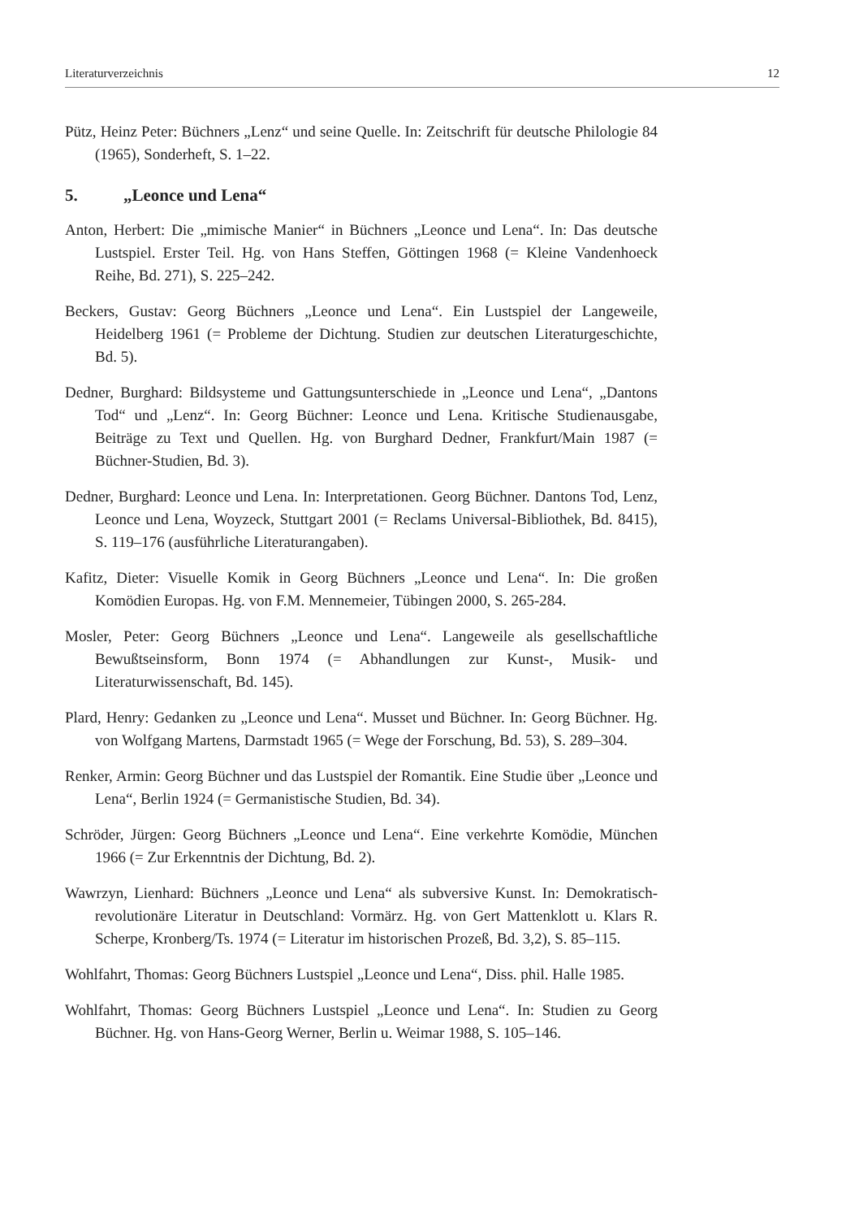Literaturverzeichnis 12
Pütz, Heinz Peter: Büchners „Lenz“ und seine Quelle. In: Zeitschrift für deutsche Philologie 84 (1965), Sonderheft, S. 1–22.
5. „Leonce und Lena“
Anton, Herbert: Die „mimische Manier“ in Büchners „Leonce und Lena“. In: Das deutsche Lustspiel. Erster Teil. Hg. von Hans Steffen, Göttingen 1968 (= Kleine Vandenhoeck Reihe, Bd. 271), S. 225–242.
Beckers, Gustav: Georg Büchners „Leonce und Lena“. Ein Lustspiel der Langeweile, Heidelberg 1961 (= Probleme der Dichtung. Studien zur deutschen Literaturgeschichte, Bd. 5).
Dedner, Burghard: Bildsysteme und Gattungsunterschiede in „Leonce und Lena“, „Dantons Tod“ und „Lenz“. In: Georg Büchner: Leonce und Lena. Kritische Studienausgabe, Beiträge zu Text und Quellen. Hg. von Burghard Dedner, Frankfurt/Main 1987 (= Büchner-Studien, Bd. 3).
Dedner, Burghard: Leonce und Lena. In: Interpretationen. Georg Büchner. Dantons Tod, Lenz, Leonce und Lena, Woyzeck, Stuttgart 2001 (= Reclams Universal-Bibliothek, Bd. 8415), S. 119–176 (ausführliche Literaturangaben).
Kafitz, Dieter: Visuelle Komik in Georg Büchners „Leonce und Lena“. In: Die großen Komödien Europas. Hg. von F.M. Mennemeier, Tübingen 2000, S. 265-284.
Mosler, Peter: Georg Büchners „Leonce und Lena“. Langeweile als gesellschaftliche Bewußtseinsform, Bonn 1974 (= Abhandlungen zur Kunst-, Musik- und Literaturwissenschaft, Bd. 145).
Plard, Henry: Gedanken zu „Leonce und Lena“. Musset und Büchner. In: Georg Büchner. Hg. von Wolfgang Martens, Darmstadt 1965 (= Wege der Forschung, Bd. 53), S. 289–304.
Renker, Armin: Georg Büchner und das Lustspiel der Romantik. Eine Studie über „Leonce und Lena“, Berlin 1924 (= Germanistische Studien, Bd. 34).
Schröder, Jürgen: Georg Büchners „Leonce und Lena“. Eine verkehrte Komödie, München 1966 (= Zur Erkenntnis der Dichtung, Bd. 2).
Wawrzyn, Lienhard: Büchners „Leonce und Lena“ als subversive Kunst. In: Demokratisch-revolutionäre Literatur in Deutschland: Vormärz. Hg. von Gert Mattenklott u. Klars R. Scherpe, Kronberg/Ts. 1974 (= Literatur im historischen Prozeß, Bd. 3,2), S. 85–115.
Wohlfahrt, Thomas: Georg Büchners Lustspiel „Leonce und Lena“, Diss. phil. Halle 1985.
Wohlfahrt, Thomas: Georg Büchners Lustspiel „Leonce und Lena“. In: Studien zu Georg Büchner. Hg. von Hans-Georg Werner, Berlin u. Weimar 1988, S. 105–146.